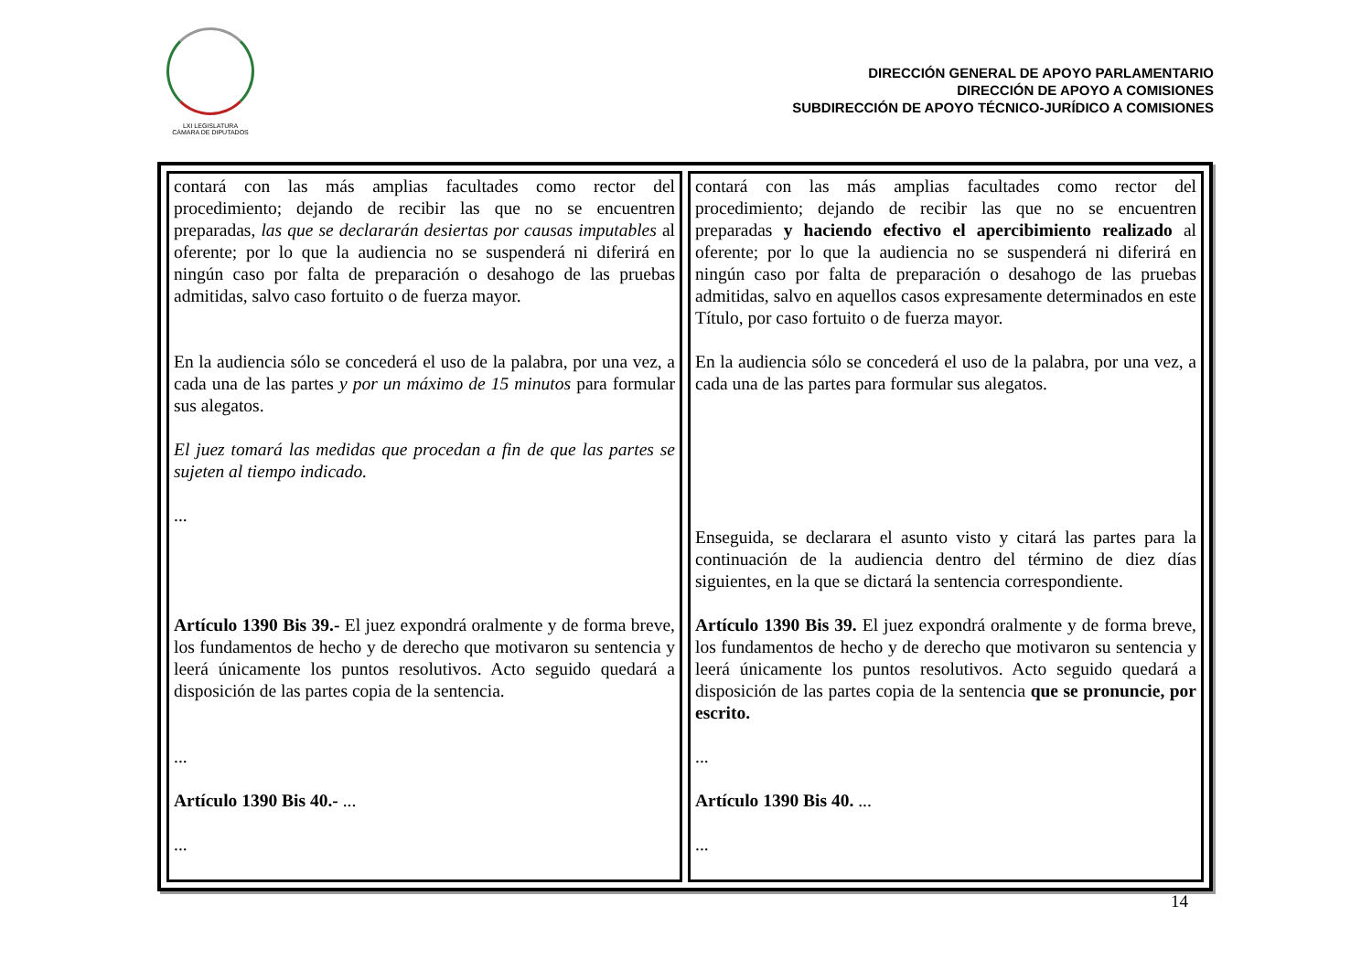LXI LEGISLATURA
CÁMARA DE DIPUTADOS
DIRECCIÓN GENERAL DE APOYO PARLAMENTARIO
DIRECCIÓN DE APOYO A COMISIONES
SUBDIRECCIÓN DE APOYO TÉCNICO-JURÍDICO A COMISIONES
| contará con las más amplias facultades como rector del procedimiento; dejando de recibir las que no se encuentren preparadas, las que se declararán desiertas por causas imputables al oferente; por lo que la audiencia no se suspenderá ni diferirá en ningún caso por falta de preparación o desahogo de las pruebas admitidas, salvo caso fortuito o de fuerza mayor. En la audiencia sólo se concederá el uso de la palabra, por una vez, a cada una de las partes y por un máximo de 15 minutos para formular sus alegatos. El juez tomará las medidas que procedan a fin de que las partes se sujeten al tiempo indicado. ... Artículo 1390 Bis 39.- El juez expondrá oralmente y de forma breve, los fundamentos de hecho y de derecho que motivaron su sentencia y leerá únicamente los puntos resolutivos. Acto seguido quedará a disposición de las partes copia de la sentencia. ... Artículo 1390 Bis 40.- ... ... | contará con las más amplias facultades como rector del procedimiento; dejando de recibir las que no se encuentren preparadas y haciendo efectivo el apercibimiento realizado al oferente; por lo que la audiencia no se suspenderá ni diferirá en ningún caso por falta de preparación o desahogo de las pruebas admitidas, salvo en aquellos casos expresamente determinados en este Título, por caso fortuito o de fuerza mayor. En la audiencia sólo se concederá el uso de la palabra, por una vez, a cada una de las partes para formular sus alegatos. Enseguida, se declarara el asunto visto y citará las partes para la continuación de la audiencia dentro del término de diez días siguientes, en la que se dictará la sentencia correspondiente. Artículo 1390 Bis 39. El juez expondrá oralmente y de forma breve, los fundamentos de hecho y de derecho que motivaron su sentencia y leerá únicamente los puntos resolutivos. Acto seguido quedará a disposición de las partes copia de la sentencia que se pronuncie, por escrito. ... Artículo 1390 Bis 40. ... ... |
14